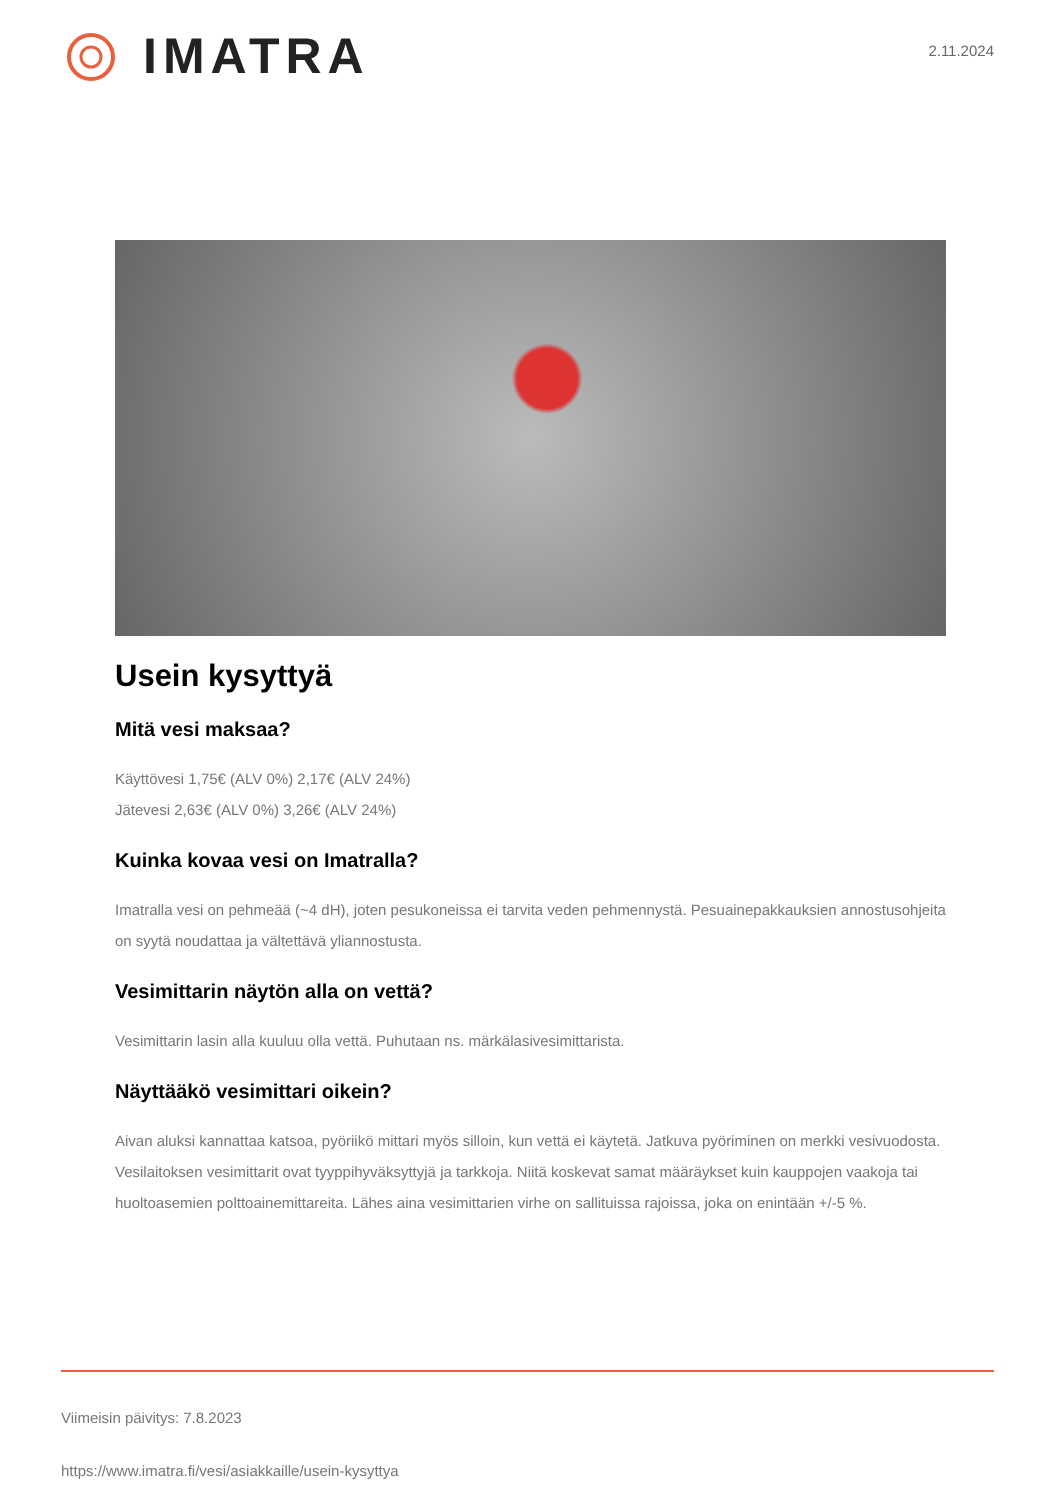IMATRA
2.11.2024
Usein kysyttyä
Mitä vesi maksaa?
Käyttövesi 1,75€ (ALV 0%) 2,17€ (ALV 24%)
Jätevesi 2,63€ (ALV 0%) 3,26€ (ALV 24%)
Kuinka kovaa vesi on Imatralla?
Imatralla vesi on pehmeää (~4 dH), joten pesukoneissa ei tarvita veden pehmennystä. Pesuainepakkauksien annostusohjeita on syytä noudattaa ja vältettävä yliannostusta.
Vesimittarin näytön alla on vettä?
Vesimittarin lasin alla kuuluu olla vettä. Puhutaan ns. märkälasivesimittarista.
Näyttääkö vesimittari oikein?
Aivan aluksi kannattaa katsoa, pyöriikö mittari myös silloin, kun vettä ei käytetä. Jatkuva pyöriminen on merkki vesivuodosta. Vesilaitoksen vesimittarit ovat tyyppihyväksyttyjä ja tarkkoja. Niitä koskevat samat määräykset kuin kauppojen vaakoja tai huoltoasemien polttoainemittareita. Lähes aina vesimittarien virhe on sallituissa rajoissa, joka on enintään +/-5 %.
Viimeisin päivitys: 7.8.2023
https://www.imatra.fi/vesi/asiakkaille/usein-kysyttya